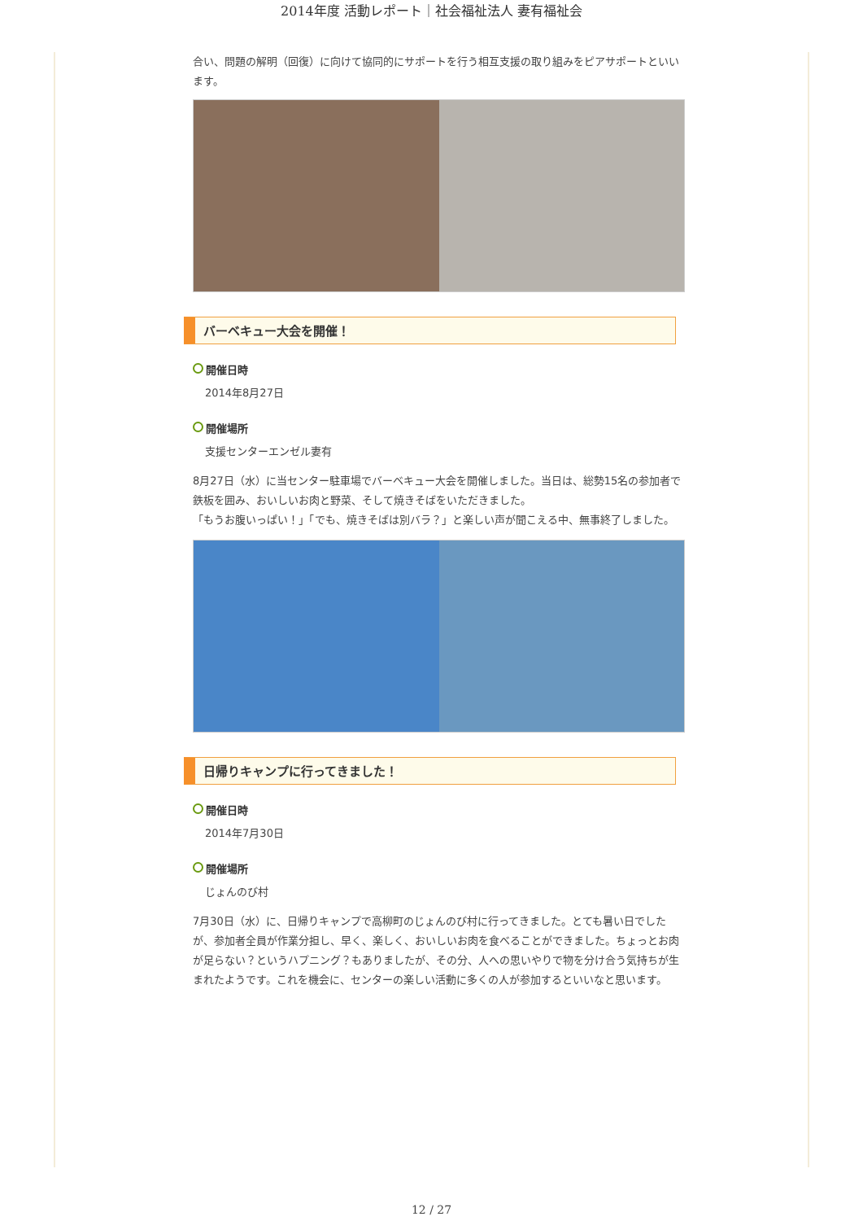2014年度 活動レポート｜社会福祉法人 妻有福祉会
合い、問題の解明（回復）に向けて協同的にサポートを行う相互支援の取り組みをピアサポートといいます。
バーベキュー大会を開催！
開催日時
2014年8月27日
開催場所
支援センターエンゼル妻有
8月27日（水）に当センター駐車場でバーベキュー大会を開催しました。当日は、総勢15名の参加者で鉄板を囲み、おいしいお肉と野菜、そして焼きそばをいただきました。
「もうお腹いっぱい！」「でも、焼きそばは別バラ？」と楽しい声が聞こえる中、無事終了しました。
日帰りキャンプに行ってきました！
開催日時
2014年7月30日
開催場所
じょんのび村
7月30日（水）に、日帰りキャンプで高柳町のじょんのび村に行ってきました。とても暑い日でしたが、参加者全員が作業分担し、早く、楽しく、おいしいお肉を食べることができました。ちょっとお肉が足らない？というハプニング？もありましたが、その分、人への思いやりで物を分け合う気持ちが生まれたようです。これを機会に、センターの楽しい活動に多くの人が参加するといいなと思います。
12 / 27